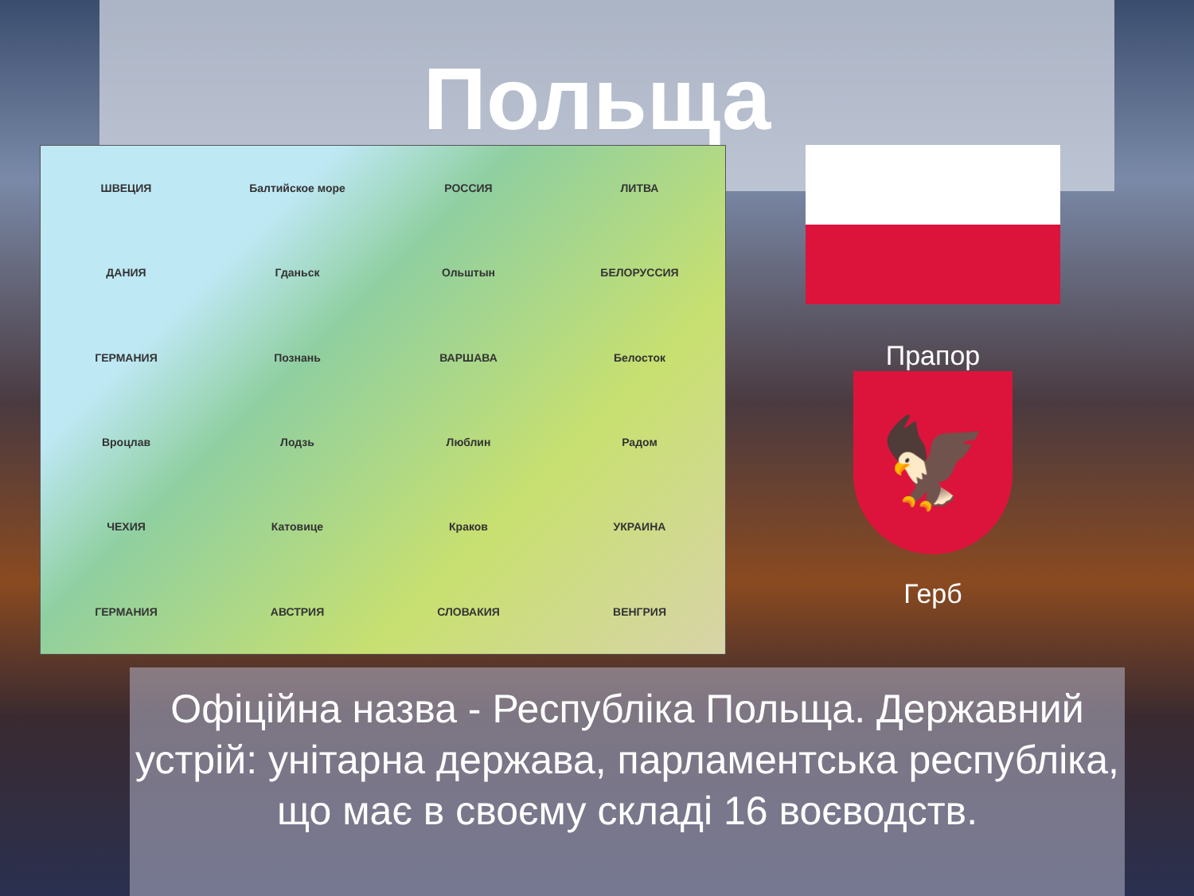Польща
ШВЕЦИЯ Балтийское море РОССИЯ ЛИТВА ДАНИЯ Гданьск Ольштын БЕЛОРУССИЯ ГЕРМАНИЯ Познань ВАРШАВА Белосток Вроцлав Лодзь Люблин Радом ЧЕХИЯ Катовице Краков УКРАИНА ГЕРМАНИЯ АВСТРИЯ СЛОВАКИЯ ВЕНГРИЯ
Прапор
🦅
Герб
Офіційна назва - Республіка Польща. Державний устрій: унітарна держава, парламентська республіка, що має в своєму складі 16 воєводств.